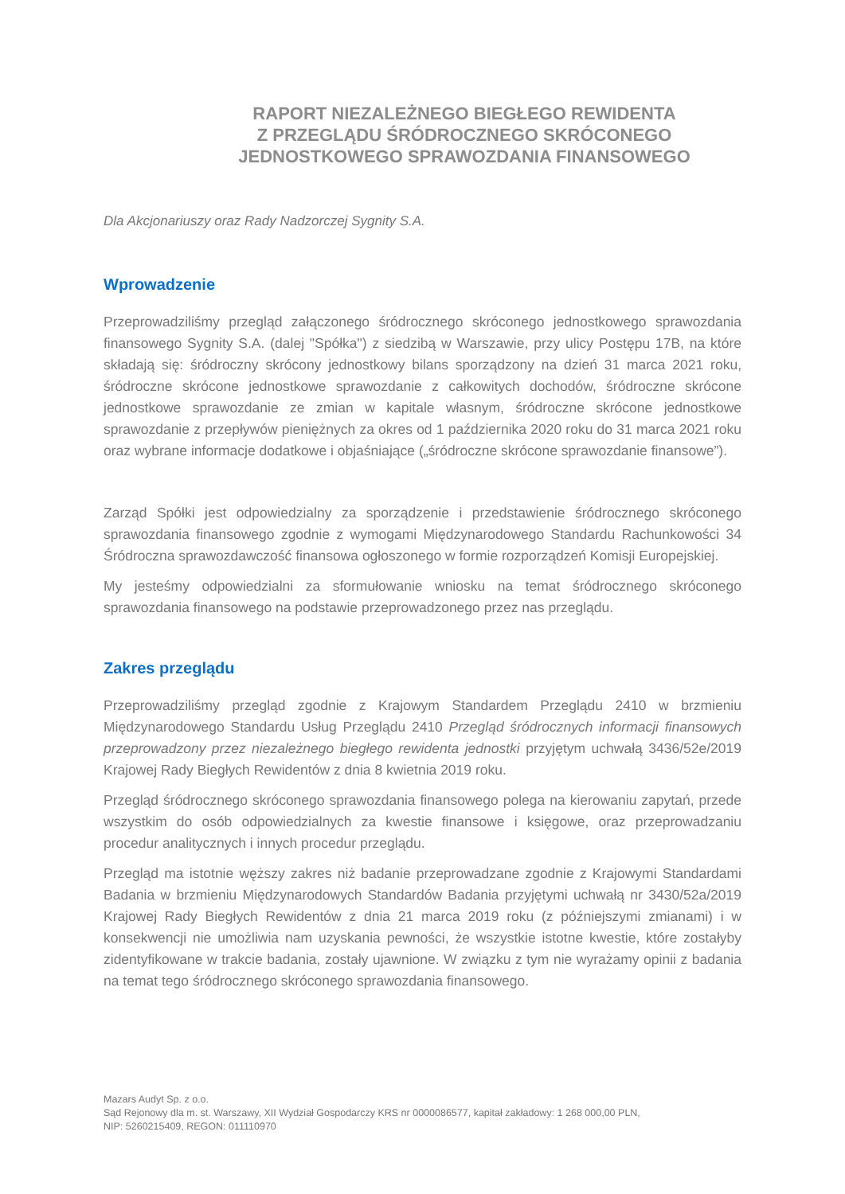RAPORT NIEZALEŻNEGO BIEGŁEGO REWIDENTA
Z PRZEGLĄDU ŚRÓDROCZNEGO SKRÓCONEGO
JEDNOSTKOWEGO SPRAWOZDANIA FINANSOWEGO
Dla Akcjonariuszy oraz Rady Nadzorczej Sygnity S.A.
Wprowadzenie
Przeprowadziliśmy przegląd załączonego śródrocznego skróconego jednostkowego sprawozdania finansowego Sygnity S.A. (dalej "Spółka") z siedzibą w Warszawie, przy ulicy Postępu 17B, na które składają się: śródroczny skrócony jednostkowy bilans sporządzony na dzień 31 marca 2021 roku, śródroczne skrócone jednostkowe sprawozdanie z całkowitych dochodów, śródroczne skrócone jednostkowe sprawozdanie ze zmian w kapitale własnym, śródroczne skrócone jednostkowe sprawozdanie z przepływów pieniężnych za okres od 1 października 2020 roku do 31 marca 2021 roku oraz wybrane informacje dodatkowe i objaśniające („śródroczne skrócone sprawozdanie finansowe”).
Zarząd Spółki jest odpowiedzialny za sporządzenie i przedstawienie śródrocznego skróconego sprawozdania finansowego zgodnie z wymogami Międzynarodowego Standardu Rachunkowości 34 Śródroczna sprawozdawczość finansowa ogłoszonego w formie rozporządzeń Komisji Europejskiej.
My jesteśmy odpowiedzialni za sformułowanie wniosku na temat śródrocznego skróconego sprawozdania finansowego na podstawie przeprowadzonego przez nas przeglądu.
Zakres przeglądu
Przeprowadziliśmy przegląd zgodnie z Krajowym Standardem Przeglądu 2410 w brzmieniu Międzynarodowego Standardu Usług Przeglądu 2410 Przegląd śródrocznych informacji finansowych przeprowadzony przez niezależnego biegłego rewidenta jednostki przyjętym uchwałą 3436/52e/2019 Krajowej Rady Biegłych Rewidentów z dnia 8 kwietnia 2019 roku.
Przegląd śródrocznego skróconego sprawozdania finansowego polega na kierowaniu zapytań, przede wszystkim do osób odpowiedzialnych za kwestie finansowe i księgowe, oraz przeprowadzaniu procedur analitycznych i innych procedur przeglądu.
Przegląd ma istotnie węższy zakres niż badanie przeprowadzane zgodnie z Krajowymi Standardami Badania w brzmieniu Międzynarodowych Standardów Badania przyjętymi uchwałą nr 3430/52a/2019 Krajowej Rady Biegłych Rewidentów z dnia 21 marca 2019 roku (z późniejszymi zmianami) i w konsekwencji nie umożliwia nam uzyskania pewności, że wszystkie istotne kwestie, które zostałyby zidentyfikowane w trakcie badania, zostały ujawnione. W związku z tym nie wyrażamy opinii z badania na temat tego śródrocznego skróconego sprawozdania finansowego.
Mazars Audyt Sp. z o.o.
Sąd Rejonowy dla m. st. Warszawy, XII Wydział Gospodarczy KRS nr 0000086577, kapitał zakładowy: 1 268 000,00 PLN,
NIP: 5260215409, REGON: 011110970